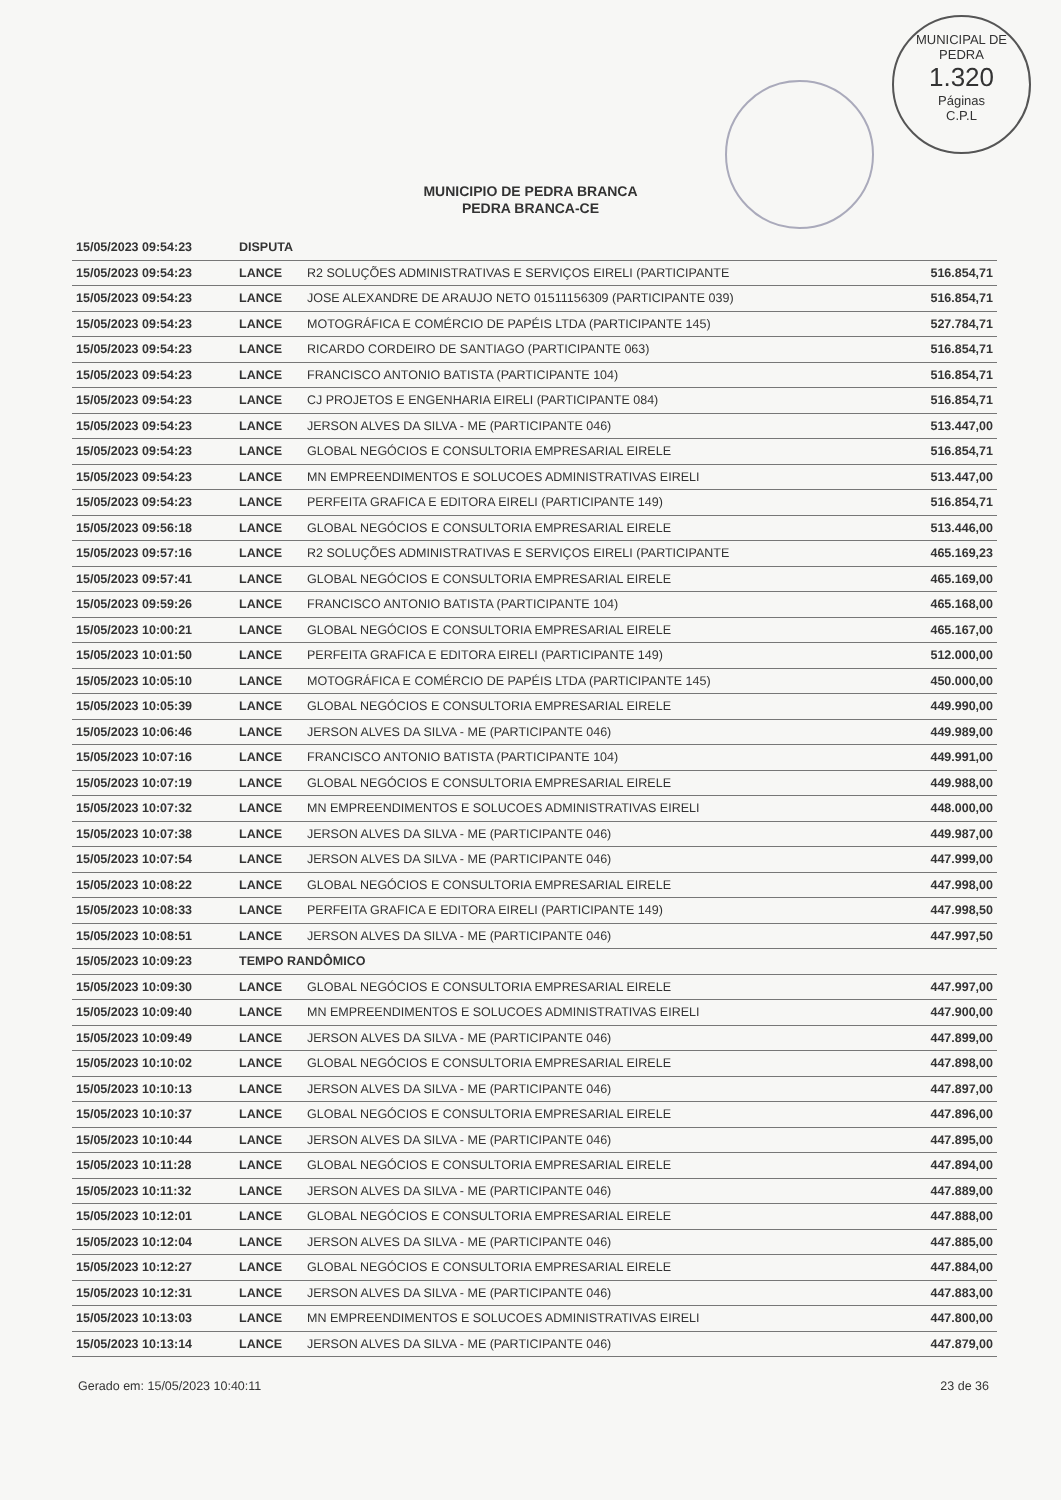MUNICIPAL DE PEDRA
1.320
Páginas
C.P.L
MUNICIPIO DE PEDRA BRANCA
PEDRA BRANCA-CE
| 15/05/2023 09:54:23 | DISPUTA | | |
| 15/05/2023 09:54:23 | LANCE | R2 SOLUÇÕES ADMINISTRATIVAS E SERVIÇOS EIRELI (PARTICIPANTE | 516.854,71 |
| 15/05/2023 09:54:23 | LANCE | JOSE ALEXANDRE DE ARAUJO NETO 01511156309 (PARTICIPANTE 039) | 516.854,71 |
| 15/05/2023 09:54:23 | LANCE | MOTOGRÁFICA E COMÉRCIO DE PAPÉIS LTDA (PARTICIPANTE 145) | 527.784,71 |
| 15/05/2023 09:54:23 | LANCE | RICARDO CORDEIRO DE SANTIAGO (PARTICIPANTE 063) | 516.854,71 |
| 15/05/2023 09:54:23 | LANCE | FRANCISCO ANTONIO BATISTA (PARTICIPANTE 104) | 516.854,71 |
| 15/05/2023 09:54:23 | LANCE | CJ PROJETOS E ENGENHARIA EIRELI (PARTICIPANTE 084) | 516.854,71 |
| 15/05/2023 09:54:23 | LANCE | JERSON ALVES DA SILVA - ME (PARTICIPANTE 046) | 513.447,00 |
| 15/05/2023 09:54:23 | LANCE | GLOBAL NEGÓCIOS E CONSULTORIA EMPRESARIAL EIRELE | 516.854,71 |
| 15/05/2023 09:54:23 | LANCE | MN EMPREENDIMENTOS E SOLUCOES ADMINISTRATIVAS EIRELI | 513.447,00 |
| 15/05/2023 09:54:23 | LANCE | PERFEITA GRAFICA E EDITORA EIRELI (PARTICIPANTE 149) | 516.854,71 |
| 15/05/2023 09:56:18 | LANCE | GLOBAL NEGÓCIOS E CONSULTORIA EMPRESARIAL EIRELE | 513.446,00 |
| 15/05/2023 09:57:16 | LANCE | R2 SOLUÇÕES ADMINISTRATIVAS E SERVIÇOS EIRELI (PARTICIPANTE | 465.169,23 |
| 15/05/2023 09:57:41 | LANCE | GLOBAL NEGÓCIOS E CONSULTORIA EMPRESARIAL EIRELE | 465.169,00 |
| 15/05/2023 09:59:26 | LANCE | FRANCISCO ANTONIO BATISTA (PARTICIPANTE 104) | 465.168,00 |
| 15/05/2023 10:00:21 | LANCE | GLOBAL NEGÓCIOS E CONSULTORIA EMPRESARIAL EIRELE | 465.167,00 |
| 15/05/2023 10:01:50 | LANCE | PERFEITA GRAFICA E EDITORA EIRELI (PARTICIPANTE 149) | 512.000,00 |
| 15/05/2023 10:05:10 | LANCE | MOTOGRÁFICA E COMÉRCIO DE PAPÉIS LTDA (PARTICIPANTE 145) | 450.000,00 |
| 15/05/2023 10:05:39 | LANCE | GLOBAL NEGÓCIOS E CONSULTORIA EMPRESARIAL EIRELE | 449.990,00 |
| 15/05/2023 10:06:46 | LANCE | JERSON ALVES DA SILVA - ME (PARTICIPANTE 046) | 449.989,00 |
| 15/05/2023 10:07:16 | LANCE | FRANCISCO ANTONIO BATISTA (PARTICIPANTE 104) | 449.991,00 |
| 15/05/2023 10:07:19 | LANCE | GLOBAL NEGÓCIOS E CONSULTORIA EMPRESARIAL EIRELE | 449.988,00 |
| 15/05/2023 10:07:32 | LANCE | MN EMPREENDIMENTOS E SOLUCOES ADMINISTRATIVAS EIRELI | 448.000,00 |
| 15/05/2023 10:07:38 | LANCE | JERSON ALVES DA SILVA - ME (PARTICIPANTE 046) | 449.987,00 |
| 15/05/2023 10:07:54 | LANCE | JERSON ALVES DA SILVA - ME (PARTICIPANTE 046) | 447.999,00 |
| 15/05/2023 10:08:22 | LANCE | GLOBAL NEGÓCIOS E CONSULTORIA EMPRESARIAL EIRELE | 447.998,00 |
| 15/05/2023 10:08:33 | LANCE | PERFEITA GRAFICA E EDITORA EIRELI (PARTICIPANTE 149) | 447.998,50 |
| 15/05/2023 10:08:51 | LANCE | JERSON ALVES DA SILVA - ME (PARTICIPANTE 046) | 447.997,50 |
| 15/05/2023 10:09:23 | TEMPO RANDÔMICO | | |
| 15/05/2023 10:09:30 | LANCE | GLOBAL NEGÓCIOS E CONSULTORIA EMPRESARIAL EIRELE | 447.997,00 |
| 15/05/2023 10:09:40 | LANCE | MN EMPREENDIMENTOS E SOLUCOES ADMINISTRATIVAS EIRELI | 447.900,00 |
| 15/05/2023 10:09:49 | LANCE | JERSON ALVES DA SILVA - ME (PARTICIPANTE 046) | 447.899,00 |
| 15/05/2023 10:10:02 | LANCE | GLOBAL NEGÓCIOS E CONSULTORIA EMPRESARIAL EIRELE | 447.898,00 |
| 15/05/2023 10:10:13 | LANCE | JERSON ALVES DA SILVA - ME (PARTICIPANTE 046) | 447.897,00 |
| 15/05/2023 10:10:37 | LANCE | GLOBAL NEGÓCIOS E CONSULTORIA EMPRESARIAL EIRELE | 447.896,00 |
| 15/05/2023 10:10:44 | LANCE | JERSON ALVES DA SILVA - ME (PARTICIPANTE 046) | 447.895,00 |
| 15/05/2023 10:11:28 | LANCE | GLOBAL NEGÓCIOS E CONSULTORIA EMPRESARIAL EIRELE | 447.894,00 |
| 15/05/2023 10:11:32 | LANCE | JERSON ALVES DA SILVA - ME (PARTICIPANTE 046) | 447.889,00 |
| 15/05/2023 10:12:01 | LANCE | GLOBAL NEGÓCIOS E CONSULTORIA EMPRESARIAL EIRELE | 447.888,00 |
| 15/05/2023 10:12:04 | LANCE | JERSON ALVES DA SILVA - ME (PARTICIPANTE 046) | 447.885,00 |
| 15/05/2023 10:12:27 | LANCE | GLOBAL NEGÓCIOS E CONSULTORIA EMPRESARIAL EIRELE | 447.884,00 |
| 15/05/2023 10:12:31 | LANCE | JERSON ALVES DA SILVA - ME (PARTICIPANTE 046) | 447.883,00 |
| 15/05/2023 10:13:03 | LANCE | MN EMPREENDIMENTOS E SOLUCOES ADMINISTRATIVAS EIRELI | 447.800,00 |
| 15/05/2023 10:13:14 | LANCE | JERSON ALVES DA SILVA - ME (PARTICIPANTE 046) | 447.879,00 |
Gerado em: 15/05/2023 10:40:11 23 de 36